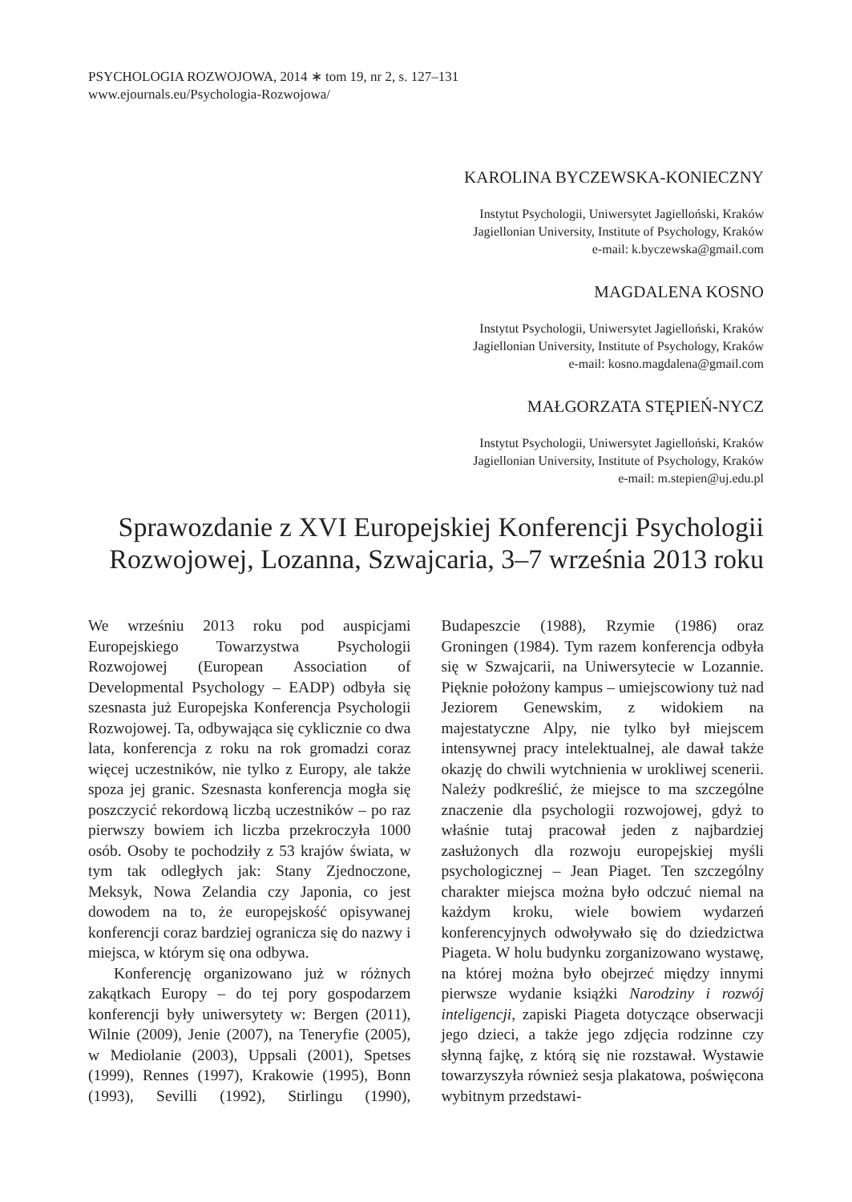PSYCHOLOGIA ROZWOJOWA, 2014 ∗ tom 19, nr 2, s. 127–131
www.ejournals.eu/Psychologia-Rozwojowa/
KAROLINA BYCZEWSKA-KONIECZNY
Instytut Psychologii, Uniwersytet Jagielloński, Kraków
Jagiellonian University, Institute of Psychology, Kraków
e-mail: k.byczewska@gmail.com
MAGDALENA KOSNO
Instytut Psychologii, Uniwersytet Jagielloński, Kraków
Jagiellonian University, Institute of Psychology, Kraków
e-mail: kosno.magdalena@gmail.com
MAŁGORZATA STĘPIEŃ-NYCZ
Instytut Psychologii, Uniwersytet Jagielloński, Kraków
Jagiellonian University, Institute of Psychology, Kraków
e-mail: m.stepien@uj.edu.pl
Sprawozdanie z XVI Europejskiej Konferencji Psychologii Rozwojowej, Lozanna, Szwajcaria, 3–7 września 2013 roku
We wrześniu 2013 roku pod auspicjami Europejskiego Towarzystwa Psychologii Rozwojowej (European Association of Developmental Psychology – EADP) odbyła się szesnasta już Europejska Konferencja Psychologii Rozwojowej. Ta, odbywająca się cyklicznie co dwa lata, konferencja z roku na rok gromadzi coraz więcej uczestników, nie tylko z Europy, ale także spoza jej granic. Szesnasta konferencja mogła się poszczycić rekordową liczbą uczestników – po raz pierwszy bowiem ich liczba przekroczyła 1000 osób. Osoby te pochodziły z 53 krajów świata, w tym tak odległych jak: Stany Zjednoczone, Meksyk, Nowa Zelandia czy Japonia, co jest dowodem na to, że europejskość opisywanej konferencji coraz bardziej ogranicza się do nazwy i miejsca, w którym się ona odbywa.
Konferencję organizowano już w różnych zakątkach Europy – do tej pory gospodarzem konferencji były uniwersytety w: Bergen (2011), Wilnie (2009), Jenie (2007), na Teneryfie (2005), w Mediolanie (2003), Uppsali (2001), Spetses (1999), Rennes (1997), Krakowie (1995), Bonn (1993), Sevilli (1992), Stirlingu (1990), Budapeszcie (1988), Rzymie (1986) oraz Groningen (1984). Tym razem konferencja odbyła się w Szwajcarii, na Uniwersytecie w Lozannie. Pięknie położony kampus – umiejscowiony tuż nad Jeziorem Genewskim, z widokiem na majestatyczne Alpy, nie tylko był miejscem intensywnej pracy intelektualnej, ale dawał także okazję do chwili wytchnienia w urokliwej scenerii. Należy podkreślić, że miejsce to ma szczególne znaczenie dla psychologii rozwojowej, gdyż to właśnie tutaj pracował jeden z najbardziej zasłużonych dla rozwoju europejskiej myśli psychologicznej – Jean Piaget. Ten szczególny charakter miejsca można było odczuć niemal na każdym kroku, wiele bowiem wydarzeń konferencyjnych odwoływało się do dziedzictwa Piageta. W holu budynku zorganizowano wystawę, na której można było obejrzeć między innymi pierwsze wydanie książki Narodziny i rozwój inteligencji, zapiski Piageta dotyczące obserwacji jego dzieci, a także jego zdjęcia rodzinne czy słynną fajkę, z którą się nie rozstawał. Wystawie towarzyszyła również sesja plakatowa, poświęcona wybitnym przedstawi-